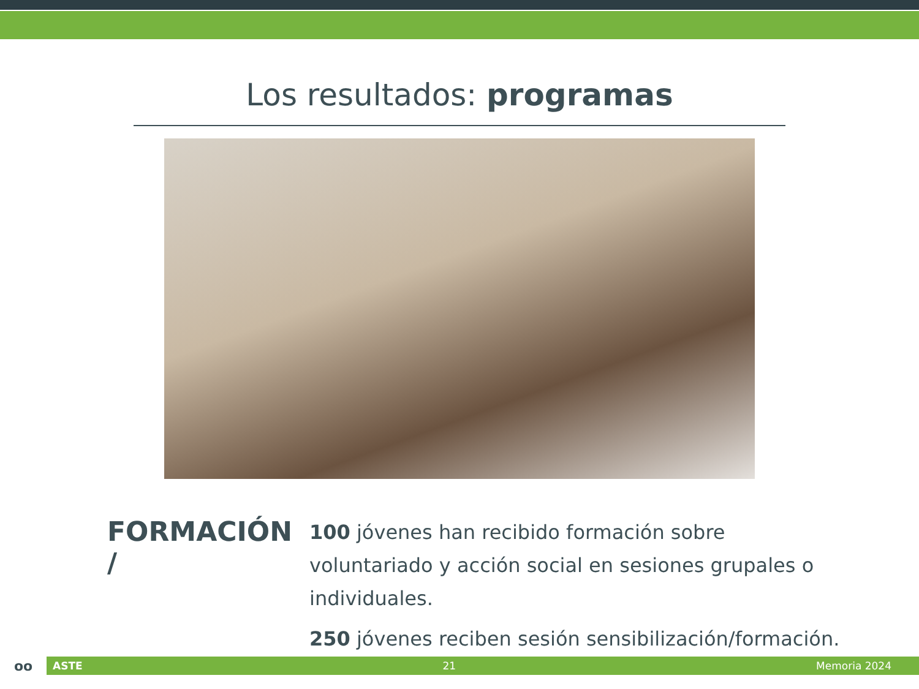Los resultados: programas
FORMACIÓN /
100 jóvenes han recibido formación sobre voluntariado y acción social en sesiones grupales o individuales.
250 jóvenes reciben sesión sensibilización/formación.
oo
ASTE 21 Memoria 2024